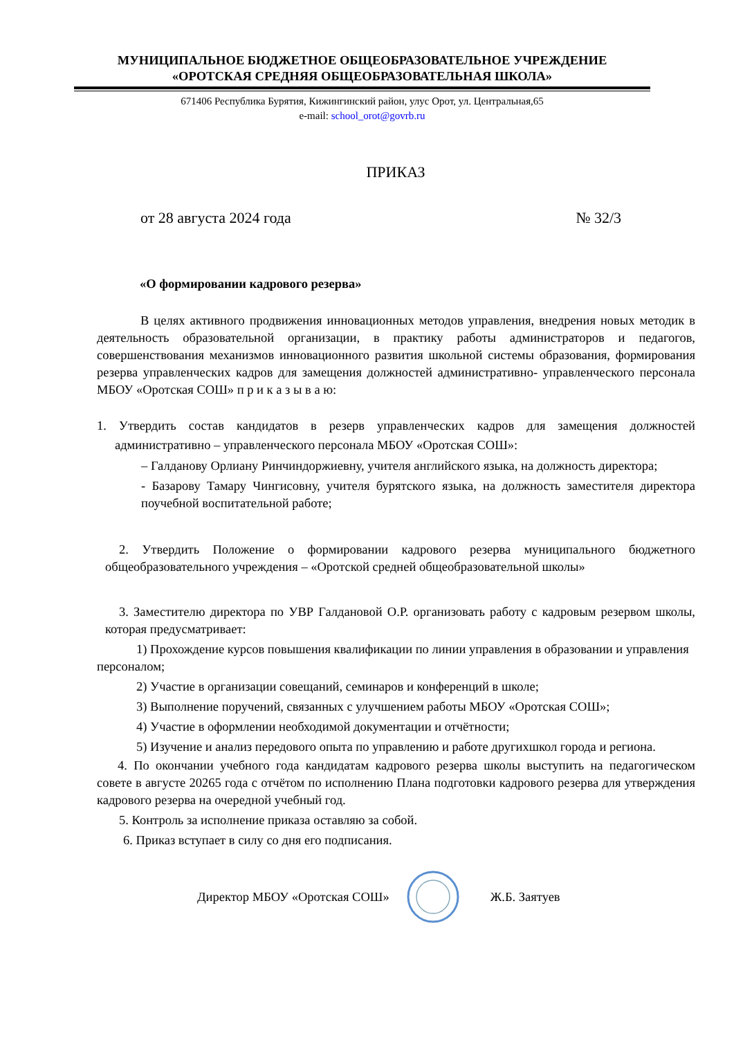МУНИЦИПАЛЬНОЕ БЮДЖЕТНОЕ ОБЩЕОБРАЗОВАТЕЛЬНОЕ УЧРЕЖДЕНИЕ
«ОРОТСКАЯ СРЕДНЯЯ ОБЩЕОБРАЗОВАТЕЛЬНАЯ ШКОЛА»
671406 Республика Бурятия, Кижингинский район, улус Орот, ул. Центральная,65
e-mail: school_orot@govrb.ru
ПРИКАЗ
от 28 августа 2024 года № 32/3
«О формировании кадрового резерва»
В целях активного продвижения инновационных методов управления, внедрения новых методик в деятельность образовательной организации, в практику работы администраторов и педагогов, совершенствования механизмов инновационного развития школьной системы образования, формирования резерва управленческих кадров для замещения должностей административно- управленческого персонала МБОУ «Оротская СОШ» п р и к а з ы в а ю:
1. Утвердить состав кандидатов в резерв управленческих кадров для замещения должностей административно – управленческого персонала МБОУ «Оротская СОШ»:
– Галданову Орлиану Ринчиндоржиевну, учителя английского языка, на должность директора;
- Базарову Тамару Чингисовну, учителя бурятского языка, на должность заместителя директора поучебной воспитательной работе;
2. Утвердить Положение о формировании кадрового резерва муниципального бюджетного общеобразовательного учреждения – «Оротской средней общеобразовательной школы»
3. Заместителю директора по УВР Галдановой О.Р. организовать работу с кадровым резервом школы, которая предусматривает:
1) Прохождение курсов повышения квалификации по линии управления в образовании и управления персоналом;
2) Участие в организации совещаний, семинаров и конференций в школе;
3) Выполнение поручений, связанных с улучшением работы МБОУ «Оротская СОШ»;
4) Участие в оформлении необходимой документации и отчётности;
5) Изучение и анализ передового опыта по управлению и работе другихшкол города и региона.
4. По окончании учебного года кандидатам кадрового резерва школы выступить на педагогическом совете в августе 20265 года с отчётом по исполнению Плана подготовки кадрового резерва для утверждения кадрового резерва на очередной учебный год.
5. Контроль за исполнение приказа оставляю за собой.
6. Приказ вступает в силу со дня его подписания.
Директор МБОУ «Оротская СОШ» Ж.Б. Заятуев